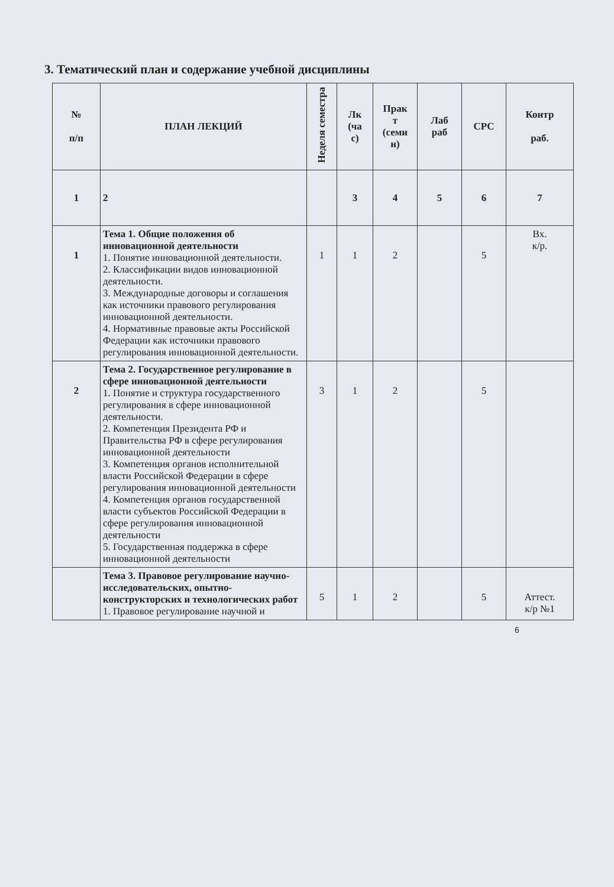3. Тематический план и содержание учебной дисциплины
| № п/п | ПЛАН ЛЕКЦИЙ | Неделя семестра | Лк (ча с) | Прак т (семи н) | Лаб раб | СРС | Контр раб. |
| --- | --- | --- | --- | --- | --- | --- | --- |
| 1 | 2 | | 3 | 4 | 5 | 6 | 7 |
| 1 | Тема 1. Общие положения об инновационной деятельности 1. Понятие инновационной деятельности. 2. Классификации видов инновационной деятельности. 3. Международные договоры и соглашения как источники правового регулирования инновационной деятельности. 4. Нормативные правовые акты Российской Федерации как источники правового регулирования инновационной деятельности. | 1 | 1 | 2 | | 5 | Вх. к/р. |
| 2 | Тема 2. Государственное регулирование в сфере инновационной деятельности 1. Понятие и структура государственного регулирования в сфере инновационной деятельности. 2. Компетенция Президента РФ и Правительства РФ в сфере регулирования инновационной деятельности 3. Компетенция органов исполнительной власти Российской Федерации в сфере регулирования инновационной деятельности 4. Компетенция органов государственной власти субъектов Российской Федерации в сфере регулирования инновационной деятельности 5. Государственная поддержка в сфере инновационной деятельности | 3 | 1 | 2 | | 5 | |
| | Тема 3. Правовое регулирование научно-исследовательских, опытно-конструкторских и технологических работ 1. Правовое регулирование научной и | 5 | 1 | 2 | | 5 | Аттест. к/р №1 |
6